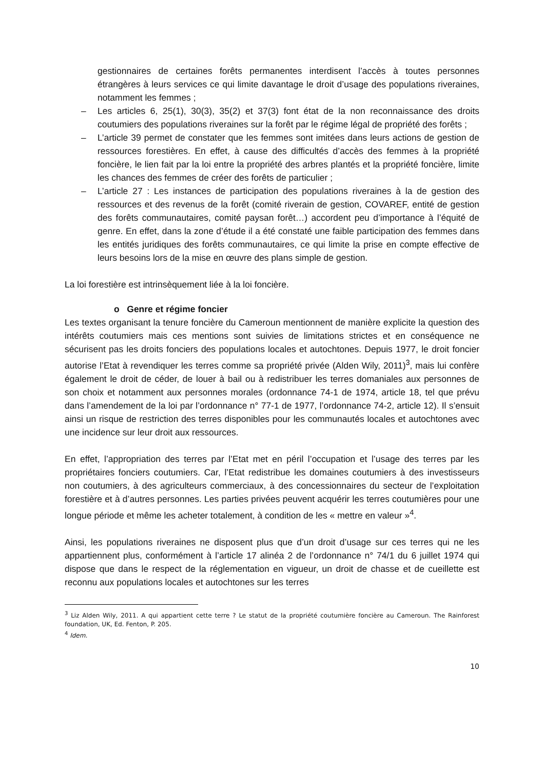gestionnaires de certaines forêts permanentes interdisent l’accès à toutes personnes étrangères à leurs services ce qui limite davantage le droit d’usage des populations riveraines, notamment les femmes ;
– Les articles 6, 25(1), 30(3), 35(2) et 37(3) font état de la non reconnaissance des droits coutumiers des populations riveraines sur la forêt par le régime légal de propriété des forêts ;
– L’article 39 permet de constater que les femmes sont imitées dans leurs actions de gestion de ressources forestières. En effet, à cause des difficultés d’accès des femmes à la propriété foncière, le lien fait par la loi entre la propriété des arbres plantés et la propriété foncière, limite les chances des femmes de créer des forêts de particulier ;
– L’article 27 : Les instances de participation des populations riveraines à la de gestion des ressources et des revenus de la forêt (comité riverain de gestion, COVAREF, entité de gestion des forêts communautaires, comité paysan forêt…) accordent peu d’importance à l’équité de genre. En effet, dans la zone d’étude il a été constaté une faible participation des femmes dans les entités juridiques des forêts communautaires, ce qui limite la prise en compte effective de leurs besoins lors de la mise en œuvre des plans simple de gestion.
La loi forestière est intrinsèquement liée à la loi foncière.
o Genre et régime foncier
Les textes organisant la tenure foncière du Cameroun mentionnent de manière explicite la question des intérêts coutumiers mais ces mentions sont suivies de limitations strictes et en conséquence ne sécurisent pas les droits fonciers des populations locales et autochtones. Depuis 1977, le droit foncier autorise l’Etat à revendiquer les terres comme sa propriété privée (Alden Wily, 2011)<sup>3</sup>, mais lui confère également le droit de céder, de louer à bail ou à redistribuer les terres domaniales aux personnes de son choix et notamment aux personnes morales (ordonnance 74-1 de 1974, article 18, tel que prévu dans l’amendement de la loi par l’ordonnance n° 77-1 de 1977, l’ordonnance 74-2, article 12). Il s’ensuit ainsi un risque de restriction des terres disponibles pour les communautés locales et autochtones avec une incidence sur leur droit aux ressources.
En effet, l’appropriation des terres par l’Etat met en péril l’occupation et l’usage des terres par les propriétaires fonciers coutumiers. Car, l’Etat redistribue les domaines coutumiers à des investisseurs non coutumiers, à des agriculteurs commerciaux, à des concessionnaires du secteur de l’exploitation forestière et à d’autres personnes. Les parties privées peuvent acquérir les terres coutumières pour une longue période et même les acheter totalement, à condition de les « mettre en valeur »<sup>4</sup>.
Ainsi, les populations riveraines ne disposent plus que d’un droit d’usage sur ces terres qui ne les appartiennent plus, conformément à l’article 17 alinéa 2 de l’ordonnance n° 74/1 du 6 juillet 1974 qui dispose que dans le respect de la réglementation en vigueur, un droit de chasse et de cueillette est reconnu aux populations locales et autochtones sur les terres
<sup>3</sup> Liz Alden Wily, 2011. A qui appartient cette terre ? Le statut de la propriété coutumière foncière au Cameroun. The Rainforest foundation, UK, Ed. Fenton, P. 205.
<sup>4</sup> Idem.
10